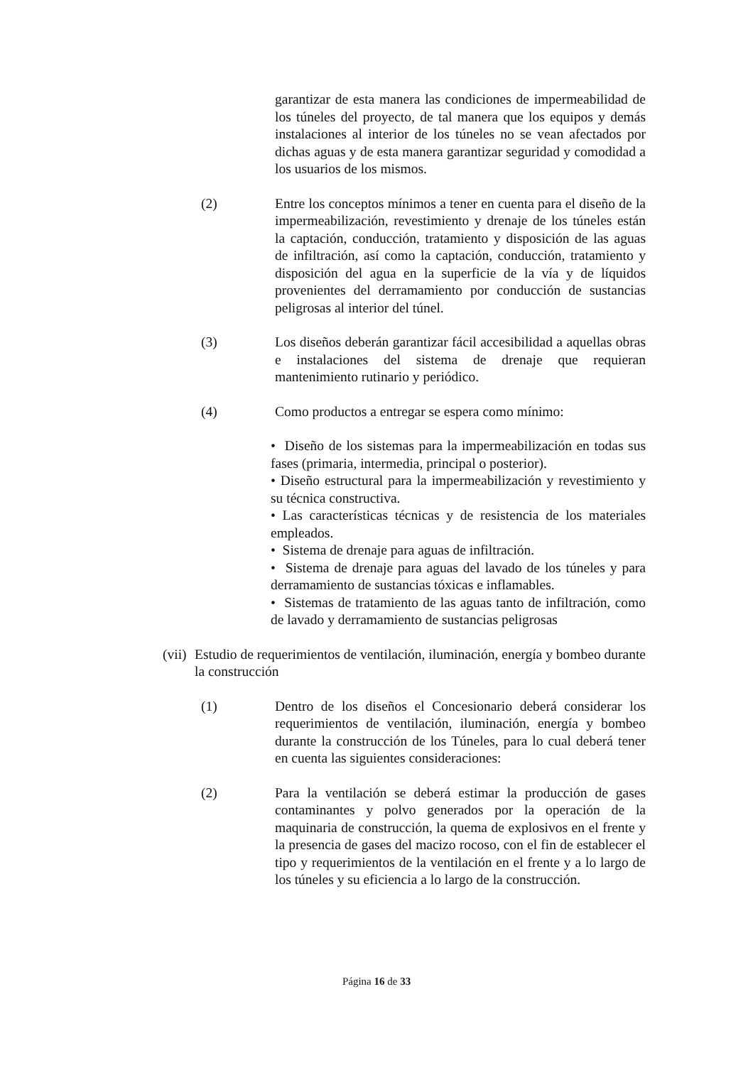garantizar de esta manera las condiciones de impermeabilidad de los túneles del proyecto, de tal manera que los equipos y demás instalaciones al interior de los túneles no se vean afectados por dichas aguas y de esta manera garantizar seguridad y comodidad a los usuarios de los mismos.
(2) Entre los conceptos mínimos a tener en cuenta para el diseño de la impermeabilización, revestimiento y drenaje de los túneles están la captación, conducción, tratamiento y disposición de las aguas de infiltración, así como la captación, conducción, tratamiento y disposición del agua en la superficie de la vía y de líquidos provenientes del derramamiento por conducción de sustancias peligrosas al interior del túnel.
(3) Los diseños deberán garantizar fácil accesibilidad a aquellas obras e instalaciones del sistema de drenaje que requieran mantenimiento rutinario y periódico.
(4) Como productos a entregar se espera como mínimo:
• Diseño de los sistemas para la impermeabilización en todas sus fases (primaria, intermedia, principal o posterior).
• Diseño estructural para la impermeabilización y revestimiento y su técnica constructiva.
• Las características técnicas y de resistencia de los materiales empleados.
• Sistema de drenaje para aguas de infiltración.
• Sistema de drenaje para aguas del lavado de los túneles y para derramamiento de sustancias tóxicas e inflamables.
• Sistemas de tratamiento de las aguas tanto de infiltración, como de lavado y derramamiento de sustancias peligrosas
(vii)
Estudio de requerimientos de ventilación, iluminación, energía y bombeo durante la construcción
(1) Dentro de los diseños el Concesionario deberá considerar los requerimientos de ventilación, iluminación, energía y bombeo durante la construcción de los Túneles, para lo cual deberá tener en cuenta las siguientes consideraciones:
(2) Para la ventilación se deberá estimar la producción de gases contaminantes y polvo generados por la operación de la maquinaria de construcción, la quema de explosivos en el frente y la presencia de gases del macizo rocoso, con el fin de establecer el tipo y requerimientos de la ventilación en el frente y a lo largo de los túneles y su eficiencia a lo largo de la construcción.
Página 16 de 33